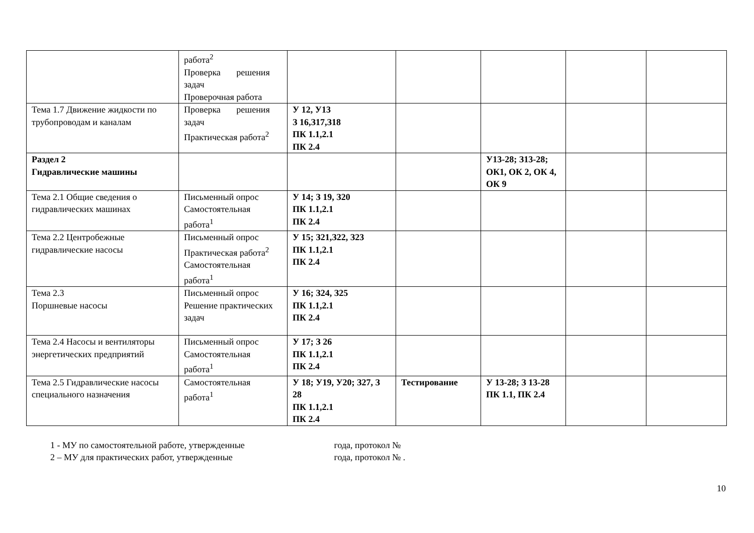| | работа<sup>2</sup> Проверка решения задач Проверочная работа | | | | | |
| Тема 1.7 Движение жидкости по трубопроводам и каналам | Проверка решения задач Практическая работа<sup>2</sup> | У 12, У13 З 16,З17,З18 ПК 1.1,2.1 ПК 2.4 | | | | |
| Раздел 2 Гидравлические машины | | | | У13-28; З13-28; ОК1, ОК 2, ОК 4, ОК 9 | | |
| Тема 2.1 Общие сведения о гидравлических машинах | Письменный опрос Самостоятельная работа<sup>1</sup> | У 14; З 19, З20 ПК 1.1,2.1 ПК 2.4 | | | | |
| Тема 2.2 Центробежные гидравлические насосы | Письменный опрос Практическая работа<sup>2</sup> Самостоятельная работа<sup>1</sup> | У 15; З21,З22, З23 ПК 1.1,2.1 ПК 2.4 | | | | |
| Тема 2.3 Поршневые насосы | Письменный опрос Решение практических задач | У 16; З24, З25 ПК 1.1,2.1 ПК 2.4 | | | | |
| Тема 2.4 Насосы и вентиляторы энергетических предприятий | Письменный опрос Самостоятельная работа<sup>1</sup> | У 17; З 26 ПК 1.1,2.1 ПК 2.4 | | | | |
| Тема 2.5 Гидравлические насосы специального назначения | Самостоятельная работа<sup>1</sup> | У 18; У19, У20; З27, З 28 ПК 1.1,2.1 ПК 2.4 | Тестирование | У 13-28; З 13-28 ПК 1.1, ПК 2.4 | | |
1 - МУ по самостоятельной работе, утвержденные года, протокол №
2 – МУ для практических работ, утвержденные года, протокол № .
10